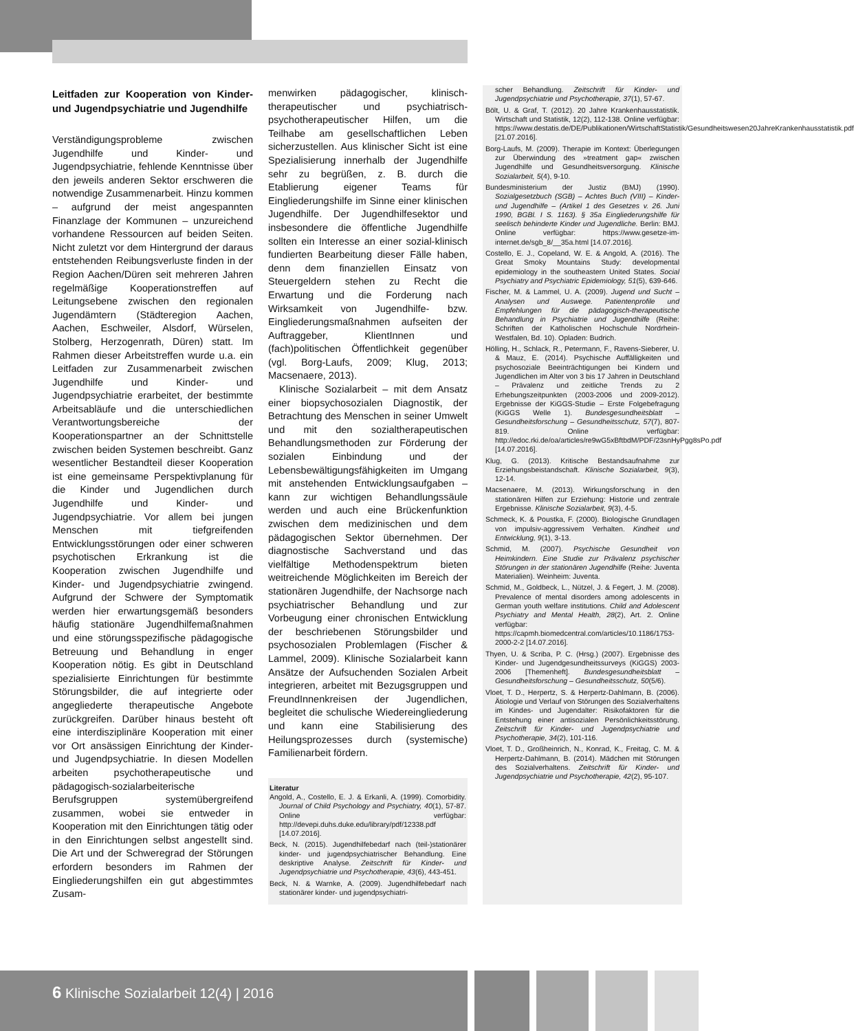Leitfaden zur Kooperation von Kinder- und Jugendpsychiatrie und Jugendhilfe
Verständigungsprobleme zwischen Jugendhilfe und Kinder- und Jugendpsychiatrie, fehlende Kenntnisse über den jeweils anderen Sektor erschweren die notwendige Zusammenarbeit. Hinzu kommen – aufgrund der meist angespannten Finanzlage der Kommunen – unzureichend vorhandene Ressourcen auf beiden Seiten. Nicht zuletzt vor dem Hintergrund der daraus entstehenden Reibungsverluste finden in der Region Aachen/Düren seit mehreren Jahren regelmäßige Kooperationstreffen auf Leitungsebene zwischen den regionalen Jugendämtern (Städteregion Aachen, Aachen, Eschweiler, Alsdorf, Würselen, Stolberg, Herzogenrath, Düren) statt. Im Rahmen dieser Arbeitstreffen wurde u.a. ein Leitfaden zur Zusammenarbeit zwischen Jugendhilfe und Kinder- und Jugendpsychiatrie erarbeitet, der bestimmte Arbeitsabläufe und die unterschiedlichen Verantwortungsbereiche der Kooperationspartner an der Schnittstelle zwischen beiden Systemen beschreibt. Ganz wesentlicher Bestandteil dieser Kooperation ist eine gemeinsame Perspektivplanung für die Kinder und Jugendlichen durch Jugendhilfe und Kinder- und Jugendpsychiatrie. Vor allem bei jungen Menschen mit tiefgreifenden Entwicklungsstörungen oder einer schweren psychotischen Erkrankung ist die Kooperation zwischen Jugendhilfe und Kinder- und Jugendpsychiatrie zwingend. Aufgrund der Schwere der Symptomatik werden hier erwartungsgemäß besonders häufig stationäre Jugendhilfemaßnahmen und eine störungsspezifische pädagogische Betreuung und Behandlung in enger Kooperation nötig. Es gibt in Deutschland spezialisierte Einrichtungen für bestimmte Störungsbilder, die auf integrierte oder angegliederte therapeutische Angebote zurückgreifen. Darüber hinaus besteht oft eine interdisziplinäre Kooperation mit einer vor Ort ansässigen Einrichtung der Kinder- und Jugendpsychiatrie. In diesen Modellen arbeiten psychotherapeutische und pädagogisch-sozialarbeiterische Berufsgruppen systemübergreifend zusammen, wobei sie entweder in Kooperation mit den Einrichtungen tätig oder in den Einrichtungen selbst angestellt sind. Die Art und der Schweregrad der Störungen erfordern besonders im Rahmen der Eingliederungshilfen ein gut abgestimmtes Zusam-
menwirken pädagogischer, klinisch-therapeutischer und psychiatrisch-psychotherapeutischer Hilfen, um die Teilhabe am gesellschaftlichen Leben sicherzustellen. Aus klinischer Sicht ist eine Spezialisierung innerhalb der Jugendhilfe sehr zu begrüßen, z. B. durch die Etablierung eigener Teams für Eingliederungshilfe im Sinne einer klinischen Jugendhilfe. Der Jugendhilfesektor und insbesondere die öffentliche Jugendhilfe sollten ein Interesse an einer sozial-klinisch fundierten Bearbeitung dieser Fälle haben, denn dem finanziellen Einsatz von Steuergeldern stehen zu Recht die Erwartung und die Forderung nach Wirksamkeit von Jugendhilfe- bzw. Eingliederungsmaßnahmen aufseiten der Auftraggeber, KlientInnen und (fach)politischen Öffentlichkeit gegenüber (vgl. Borg-Laufs, 2009; Klug, 2013; Macsenaere, 2013).
Klinische Sozialarbeit – mit dem Ansatz einer biopsychosozialen Diagnostik, der Betrachtung des Menschen in seiner Umwelt und mit den sozialtherapeutischen Behandlungsmethoden zur Förderung der sozialen Einbindung und der Lebensbewältigungsfähigkeiten im Umgang mit anstehenden Entwicklungsaufgaben – kann zur wichtigen Behandlungssäule werden und auch eine Brückenfunktion zwischen dem medizinischen und dem pädagogischen Sektor übernehmen. Der diagnostische Sachverstand und das vielfältige Methodenspektrum bieten weitreichende Möglichkeiten im Bereich der stationären Jugendhilfe, der Nachsorge nach psychiatrischer Behandlung und zur Vorbeugung einer chronischen Entwicklung der beschriebenen Störungsbilder und psychosozialen Problemlagen (Fischer & Lammel, 2009). Klinische Sozialarbeit kann Ansätze der Aufsuchenden Sozialen Arbeit integrieren, arbeitet mit Bezugsgruppen und FreundInnenkreisen der Jugendlichen, begleitet die schulische Wiedereingliederung und kann eine Stabilisierung des Heilungsprozesses durch (systemische) Familienarbeit fördern.
Literatur
Angold, A., Costello, E. J. & Erkanli, A. (1999). Comorbidity. Journal of Child Psychology and Psychiatry, 40(1), 57-87. Online verfügbar: http://devepi.duhs.duke.edu/library/pdf/12338.pdf [14.07.2016].
Beck, N. (2015). Jugendhilfebedarf nach (teil-)stationärer kinder- und jugendpsychiatrischer Behandlung. Eine deskriptive Analyse. Zeitschrift für Kinder- und Jugendpsychiatrie und Psychotherapie, 43(6), 443-451.
Beck, N. & Warnke, A. (2009). Jugendhilfebedarf nach stationärer kinder- und jugendpsychiatri-
scher Behandlung. Zeitschrift für Kinder- und Jugendpsychiatrie und Psychotherapie, 37(1), 57-67.
Bölt, U. & Graf, T. (2012). 20 Jahre Krankenhausstatistik. Wirtschaft und Statistik, 12(2), 112-138. Online verfügbar: https://www.destatis.de/DE/Publikationen/WirtschaftStatistik/Gesundheitswesen20JahreKrankenhausstatistik.pdf [21.07.2016].
Borg-Laufs, M. (2009). Therapie im Kontext: Überlegungen zur Überwindung des »treatment gap« zwischen Jugendhilfe und Gesundheitsversorgung. Klinische Sozialarbeit, 5(4), 9-10.
Bundesministerium der Justiz (BMJ) (1990). Sozialgesetzbuch (SGB) – Achtes Buch (VIII) – Kinder- und Jugendhilfe – (Artikel 1 des Gesetzes v. 26. Juni 1990, BGBl. I S. 1163). § 35a Eingliederungshilfe für seelisch behinderte Kinder und Jugendliche. Berlin: BMJ. Online verfügbar: https://www.gesetze-im-internet.de/sgb_8/__35a.html [14.07.2016].
Costello, E. J., Copeland, W. E. & Angold, A. (2016). The Great Smoky Mountains Study: developmental epidemiology in the southeastern United States. Social Psychiatry and Psychiatric Epidemiology, 51(5), 639-646.
Fischer, M. & Lammel, U. A. (2009). Jugend und Sucht – Analysen und Auswege. Patientenprofile und Empfehlungen für die pädagogisch-therapeutische Behandlung in Psychiatrie und Jugendhilfe (Reihe: Schriften der Katholischen Hochschule Nordrhein-Westfalen, Bd. 10). Opladen: Budrich.
Hölling, H., Schlack, R., Petermann, F., Ravens-Sieberer, U. & Mauz, E. (2014). Psychische Auffälligkeiten und psychosoziale Beeinträchtigungen bei Kindern und Jugendlichen im Alter von 3 bis 17 Jahren in Deutschland – Prävalenz und zeitliche Trends zu 2 Erhebungszeitpunkten (2003-2006 und 2009-2012). Ergebnisse der KiGGS-Studie – Erste Folgebefragung (KiGGS Welle 1). Bundesgesundheitsblatt – Gesundheitsforschung – Gesundheitsschutz, 57(7), 807-819. Online verfügbar: http://edoc.rki.de/oa/articles/re9wG5xBftbdM/PDF/23snHyPgg8sPo.pdf [14.07.2016].
Klug, G. (2013). Kritische Bestandsaufnahme zur Erziehungsbeistandschaft. Klinische Sozialarbeit, 9(3), 12-14.
Macsenaere, M. (2013). Wirkungsforschung in den stationären Hilfen zur Erziehung: Historie und zentrale Ergebnisse. Klinische Sozialarbeit, 9(3), 4-5.
Schmeck, K. & Poustka, F. (2000). Biologische Grundlagen von impulsiv-aggressivem Verhalten. Kindheit und Entwicklung, 9(1), 3-13.
Schmid, M. (2007). Psychische Gesundheit von Heimkindern. Eine Studie zur Prävalenz psychischer Störungen in der stationären Jugendhilfe (Reihe: Juventa Materialien). Weinheim: Juventa.
Schmid, M., Goldbeck, L., Nützel, J. & Fegert, J. M. (2008). Prevalence of mental disorders among adolescents in German youth welfare institutions. Child and Adolescent Psychiatry and Mental Health, 28(2), Art. 2. Online verfügbar: https://capmh.biomedcentral.com/articles/10.1186/1753-2000-2-2 [14.07.2016].
Thyen, U. & Scriba, P. C. (Hrsg.) (2007). Ergebnisse des Kinder- und Jugendgesundheitssurveys (KiGGS) 2003-2006 [Themenheft]. Bundesgesundheitsblatt – Gesundheitsforschung – Gesundheitsschutz, 50(5/6).
Vloet, T. D., Herpertz, S. & Herpertz-Dahlmann, B. (2006). Ätiologie und Verlauf von Störungen des Sozialverhaltens im Kindes- und Jugendalter: Risikofaktoren für die Entstehung einer antisozialen Persönlichkeitsstörung. Zeitschrift für Kinder- und Jugendpsychiatrie und Psychotherapie, 34(2), 101-116.
Vloet, T. D., Großheinrich, N., Konrad, K., Freitag, C. M. & Herpertz-Dahlmann, B. (2014). Mädchen mit Störungen des Sozialverhaltens. Zeitschrift für Kinder- und Jugendpsychiatrie und Psychotherapie, 42(2), 95-107.
6 Klinische Sozialarbeit 12(4) | 2016